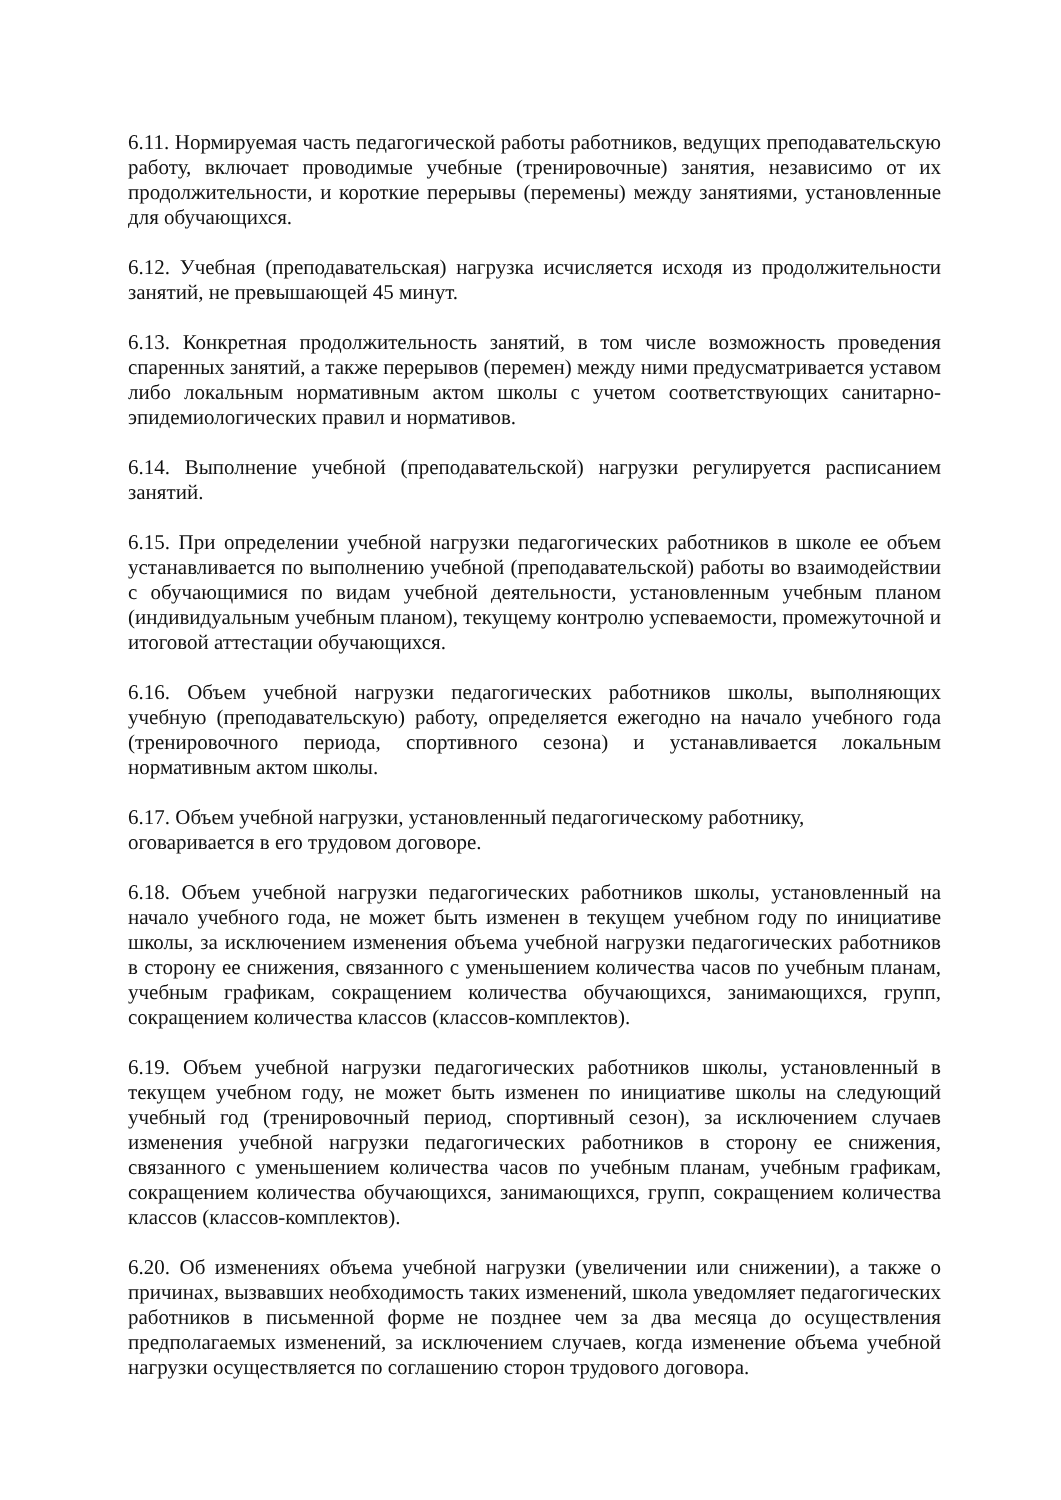6.11. Нормируемая часть педагогической работы работников, ведущих преподавательскую работу, включает проводимые учебные (тренировочные) занятия, независимо от их продолжительности, и короткие перерывы (перемены) между занятиями, установленные для обучающихся.
6.12. Учебная (преподавательская) нагрузка исчисляется исходя из продолжительности занятий, не превышающей 45 минут.
6.13. Конкретная продолжительность занятий, в том числе возможность проведения спаренных занятий, а также перерывов (перемен) между ними предусматривается уставом либо локальным нормативным актом школы с учетом соответствующих санитарно-эпидемиологических правил и нормативов.
6.14. Выполнение учебной (преподавательской) нагрузки регулируется расписанием занятий.
6.15. При определении учебной нагрузки педагогических работников в школе ее объем устанавливается по выполнению учебной (преподавательской) работы во взаимодействии с обучающимися по видам учебной деятельности, установленным учебным планом (индивидуальным учебным планом), текущему контролю успеваемости, промежуточной и итоговой аттестации обучающихся.
6.16. Объем учебной нагрузки педагогических работников школы, выполняющих учебную (преподавательскую) работу, определяется ежегодно на начало учебного года (тренировочного периода, спортивного сезона) и устанавливается локальным нормативным актом школы.
6.17. Объем учебной нагрузки, установленный педагогическому работнику,
оговаривается в его трудовом договоре.
6.18. Объем учебной нагрузки педагогических работников школы, установленный на начало учебного года, не может быть изменен в текущем учебном году по инициативе школы, за исключением изменения объема учебной нагрузки педагогических работников в сторону ее снижения, связанного с уменьшением количества часов по учебным планам, учебным графикам, сокращением количества обучающихся, занимающихся, групп, сокращением количества классов (классов-комплектов).
6.19. Объем учебной нагрузки педагогических работников школы, установленный в текущем учебном году, не может быть изменен по инициативе школы на следующий учебный год (тренировочный период, спортивный сезон), за исключением случаев изменения учебной нагрузки педагогических работников в сторону ее снижения, связанного с уменьшением количества часов по учебным планам, учебным графикам, сокращением количества обучающихся, занимающихся, групп, сокращением количества классов (классов-комплектов).
6.20. Об изменениях объема учебной нагрузки (увеличении или снижении), а также о причинах, вызвавших необходимость таких изменений, школа уведомляет педагогических работников в письменной форме не позднее чем за два месяца до осуществления предполагаемых изменений, за исключением случаев, когда изменение объема учебной нагрузки осуществляется по соглашению сторон трудового договора.